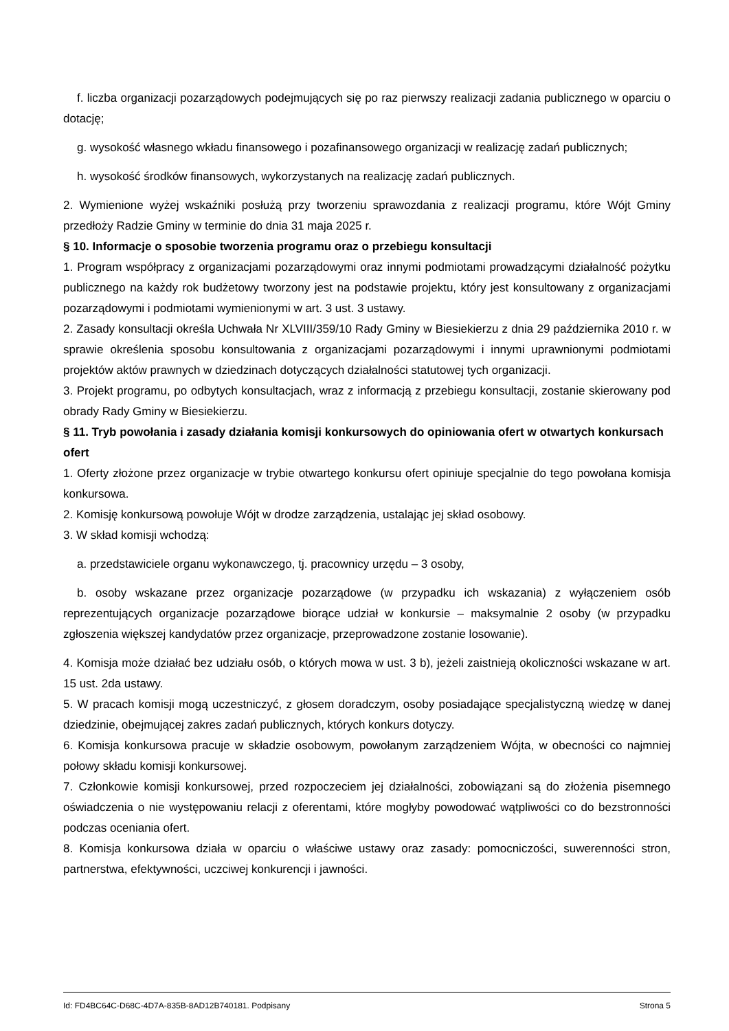f. liczba organizacji pozarządowych podejmujących się po raz pierwszy realizacji zadania publicznego w oparciu o dotację;
g. wysokość własnego wkładu finansowego i pozafinansowego organizacji w realizację zadań publicznych;
h. wysokość środków finansowych, wykorzystanych na realizację zadań publicznych.
2. Wymienione wyżej wskaźniki posłużą przy tworzeniu sprawozdania z realizacji programu, które Wójt Gminy przedłoży Radzie Gminy w terminie do dnia 31 maja 2025 r.
§ 10. Informacje o sposobie tworzenia programu oraz o przebiegu konsultacji
1. Program współpracy z organizacjami pozarządowymi oraz innymi podmiotami prowadzącymi działalność pożytku publicznego na każdy rok budżetowy tworzony jest na podstawie projektu, który jest konsultowany z organizacjami pozarządowymi i podmiotami wymienionymi w art. 3 ust. 3 ustawy.
2. Zasady konsultacji określa Uchwała Nr XLVIII/359/10 Rady Gminy w Biesiekierzu z dnia 29 października 2010 r. w sprawie określenia sposobu konsultowania z organizacjami pozarządowymi i innymi uprawnionymi podmiotami projektów aktów prawnych w dziedzinach dotyczących działalności statutowej tych organizacji.
3. Projekt programu, po odbytych konsultacjach, wraz z informacją z przebiegu konsultacji, zostanie skierowany pod obrady Rady Gminy w Biesiekierzu.
§ 11. Tryb powołania i zasady działania komisji konkursowych do opiniowania ofert w otwartych konkursach ofert
1. Oferty złożone przez organizacje w trybie otwartego konkursu ofert opiniuje specjalnie do tego powołana komisja konkursowa.
2. Komisję konkursową powołuje Wójt w drodze zarządzenia, ustalając jej skład osobowy.
3. W skład komisji wchodzą:
a. przedstawiciele organu wykonawczego, tj. pracownicy urzędu – 3 osoby,
b. osoby wskazane przez organizacje pozarządowe (w przypadku ich wskazania) z wyłączeniem osób reprezentujących organizacje pozarządowe biorące udział w konkursie – maksymalnie 2 osoby (w przypadku zgłoszenia większej kandydatów przez organizacje, przeprowadzone zostanie losowanie).
4. Komisja może działać bez udziału osób, o których mowa w ust. 3 b), jeżeli zaistnieją okoliczności wskazane w art. 15 ust. 2da ustawy.
5. W pracach komisji mogą uczestniczyć, z głosem doradczym, osoby posiadające specjalistyczną wiedzę w danej dziedzinie, obejmującej zakres zadań publicznych, których konkurs dotyczy.
6. Komisja konkursowa pracuje w składzie osobowym, powołanym zarządzeniem Wójta, w obecności co najmniej połowy składu komisji konkursowej.
7. Członkowie komisji konkursowej, przed rozpoczeciem jej działalności, zobowiązani są do złożenia pisemnego oświadczenia o nie występowaniu relacji z oferentami, które mogłyby powodować wątpliwości co do bezstronności podczas oceniania ofert.
8. Komisja konkursowa działa w oparciu o właściwe ustawy oraz zasady: pomocniczości, suwerenności stron, partnerstwa, efektywności, uczciwej konkurencji i jawności.
Id: FD4BC64C-D68C-4D7A-835B-8AD12B740181. Podpisany Strona 5